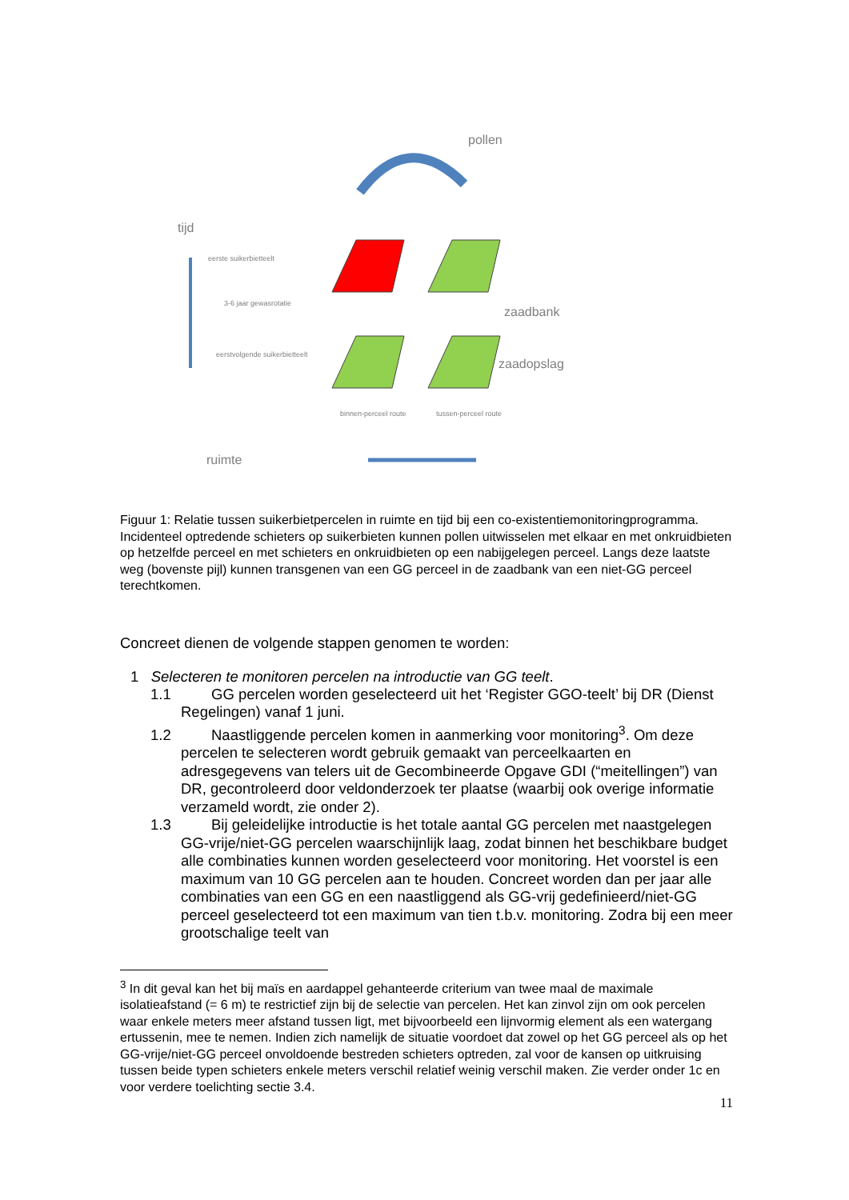pollen
tijd
eerste suikerbietteelt
3-6 jaar gewasrotatie
eerstvolgende suikerbietteelt
zaadbank
zaadopslag
binnen-perceel route
tussen-perceel route
ruimte
Figuur 1: Relatie tussen suikerbietpercelen in ruimte en tijd bij een co-existentiemonitoringprogramma. Incidenteel optredende schieters op suikerbieten kunnen pollen uitwisselen met elkaar en met onkruidbieten op hetzelfde perceel en met schieters en onkruidbieten op een nabijgelegen perceel. Langs deze laatste weg (bovenste pijl) kunnen transgenen van een GG perceel in de zaadbank van een niet-GG perceel terechtkomen.
Concreet dienen de volgende stappen genomen te worden:
1 Selecteren te monitoren percelen na introductie van GG teelt.
1.1 GG percelen worden geselecteerd uit het ‘Register GGO-teelt’ bij DR (Dienst Regelingen) vanaf 1 juni.
1.2 Naastliggende percelen komen in aanmerking voor monitoring<sup>3</sup>. Om deze percelen te selecteren wordt gebruik gemaakt van perceelkaarten en adresgegevens van telers uit de Gecombineerde Opgave GDI (“meitellingen”) van DR, gecontroleerd door veldonderzoek ter plaatse (waarbij ook overige informatie verzameld wordt, zie onder 2).
1.3 Bij geleidelijke introductie is het totale aantal GG percelen met naastgelegen GG-vrije/niet-GG percelen waarschijnlijk laag, zodat binnen het beschikbare budget alle combinaties kunnen worden geselecteerd voor monitoring. Het voorstel is een maximum van 10 GG percelen aan te houden. Concreet worden dan per jaar alle combinaties van een GG en een naastliggend als GG-vrij gedefinieerd/niet-GG perceel geselecteerd tot een maximum van tien t.b.v. monitoring. Zodra bij een meer grootschalige teelt van
<sup>3</sup> In dit geval kan het bij maïs en aardappel gehanteerde criterium van twee maal de maximale isolatieafstand (= 6 m) te restrictief zijn bij de selectie van percelen. Het kan zinvol zijn om ook percelen waar enkele meters meer afstand tussen ligt, met bijvoorbeeld een lijnvormig element als een watergang ertussenin, mee te nemen. Indien zich namelijk de situatie voordoet dat zowel op het GG perceel als op het GG-vrije/niet-GG perceel onvoldoende bestreden schieters optreden, zal voor de kansen op uitkruising tussen beide typen schieters enkele meters verschil relatief weinig verschil maken. Zie verder onder 1c en voor verdere toelichting sectie 3.4.
11